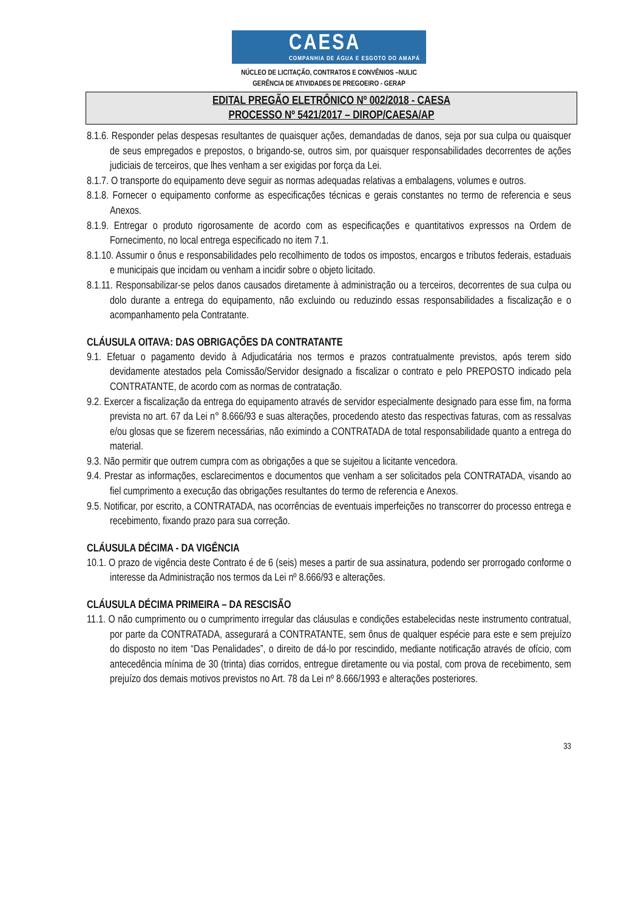CAESA
COMPANHIA DE ÁGUA E ESGOTO DO AMAPÁ
NÚCLEO DE LICITAÇÃO, CONTRATOS E CONVÊNIOS –NULIC
GERÊNCIA DE ATIVIDADES DE PREGOEIRO - GERAP
EDITAL PREGÃO ELETRÔNICO Nº 002/2018 - CAESA
PROCESSO Nº 5421/2017 – DIROP/CAESA/AP
8.1.6. Responder pelas despesas resultantes de quaisquer ações, demandadas de danos, seja por sua culpa ou quaisquer de seus empregados e prepostos, o brigando-se, outros sim, por quaisquer responsabilidades decorrentes de ações judiciais de terceiros, que lhes venham a ser exigidas por força da Lei.
8.1.7. O transporte do equipamento deve seguir as normas adequadas relativas a embalagens, volumes e outros.
8.1.8. Fornecer o equipamento conforme as especificações técnicas e gerais constantes no termo de referencia e seus Anexos.
8.1.9. Entregar o produto rigorosamente de acordo com as especificações e quantitativos expressos na Ordem de Fornecimento, no local entrega especificado no item 7.1.
8.1.10. Assumir o ônus e responsabilidades pelo recolhimento de todos os impostos, encargos e tributos federais, estaduais e municipais que incidam ou venham a incidir sobre o objeto licitado.
8.1.11. Responsabilizar-se pelos danos causados diretamente à administração ou a terceiros, decorrentes de sua culpa ou dolo durante a entrega do equipamento, não excluindo ou reduzindo essas responsabilidades a fiscalização e o acompanhamento pela Contratante.
CLÁUSULA OITAVA: DAS OBRIGAÇÕES DA CONTRATANTE
9.1. Efetuar o pagamento devido à Adjudicatária nos termos e prazos contratualmente previstos, após terem sido devidamente atestados pela Comissão/Servidor designado a fiscalizar o contrato e pelo PREPOSTO indicado pela CONTRATANTE, de acordo com as normas de contratação.
9.2. Exercer a fiscalização da entrega do equipamento através de servidor especialmente designado para esse fim, na forma prevista no art. 67 da Lei n° 8.666/93 e suas alterações, procedendo atesto das respectivas faturas, com as ressalvas e/ou glosas que se fizerem necessárias, não eximindo a CONTRATADA de total responsabilidade quanto a entrega do material.
9.3. Não permitir que outrem cumpra com as obrigações a que se sujeitou a licitante vencedora.
9.4. Prestar as informações, esclarecimentos e documentos que venham a ser solicitados pela CONTRATADA, visando ao fiel cumprimento a execução das obrigações resultantes do termo de referencia e Anexos.
9.5. Notificar, por escrito, a CONTRATADA, nas ocorrências de eventuais imperfeições no transcorrer do processo entrega e recebimento, fixando prazo para sua correção.
CLÁUSULA DÉCIMA - DA VIGÊNCIA
10.1. O prazo de vigência deste Contrato é de 6 (seis) meses a partir de sua assinatura, podendo ser prorrogado conforme o interesse da Administração nos termos da Lei nº 8.666/93 e alterações.
CLÁUSULA DÉCIMA PRIMEIRA – DA RESCISÃO
11.1. O não cumprimento ou o cumprimento irregular das cláusulas e condições estabelecidas neste instrumento contratual, por parte da CONTRATADA, assegurará a CONTRATANTE, sem ônus de qualquer espécie para este e sem prejuízo do disposto no item “Das Penalidades”, o direito de dá-lo por rescindido, mediante notificação através de ofício, com antecedência mínima de 30 (trinta) dias corridos, entregue diretamente ou via postal, com prova de recebimento, sem prejuízo dos demais motivos previstos no Art. 78 da Lei nº 8.666/1993 e alterações posteriores.
33